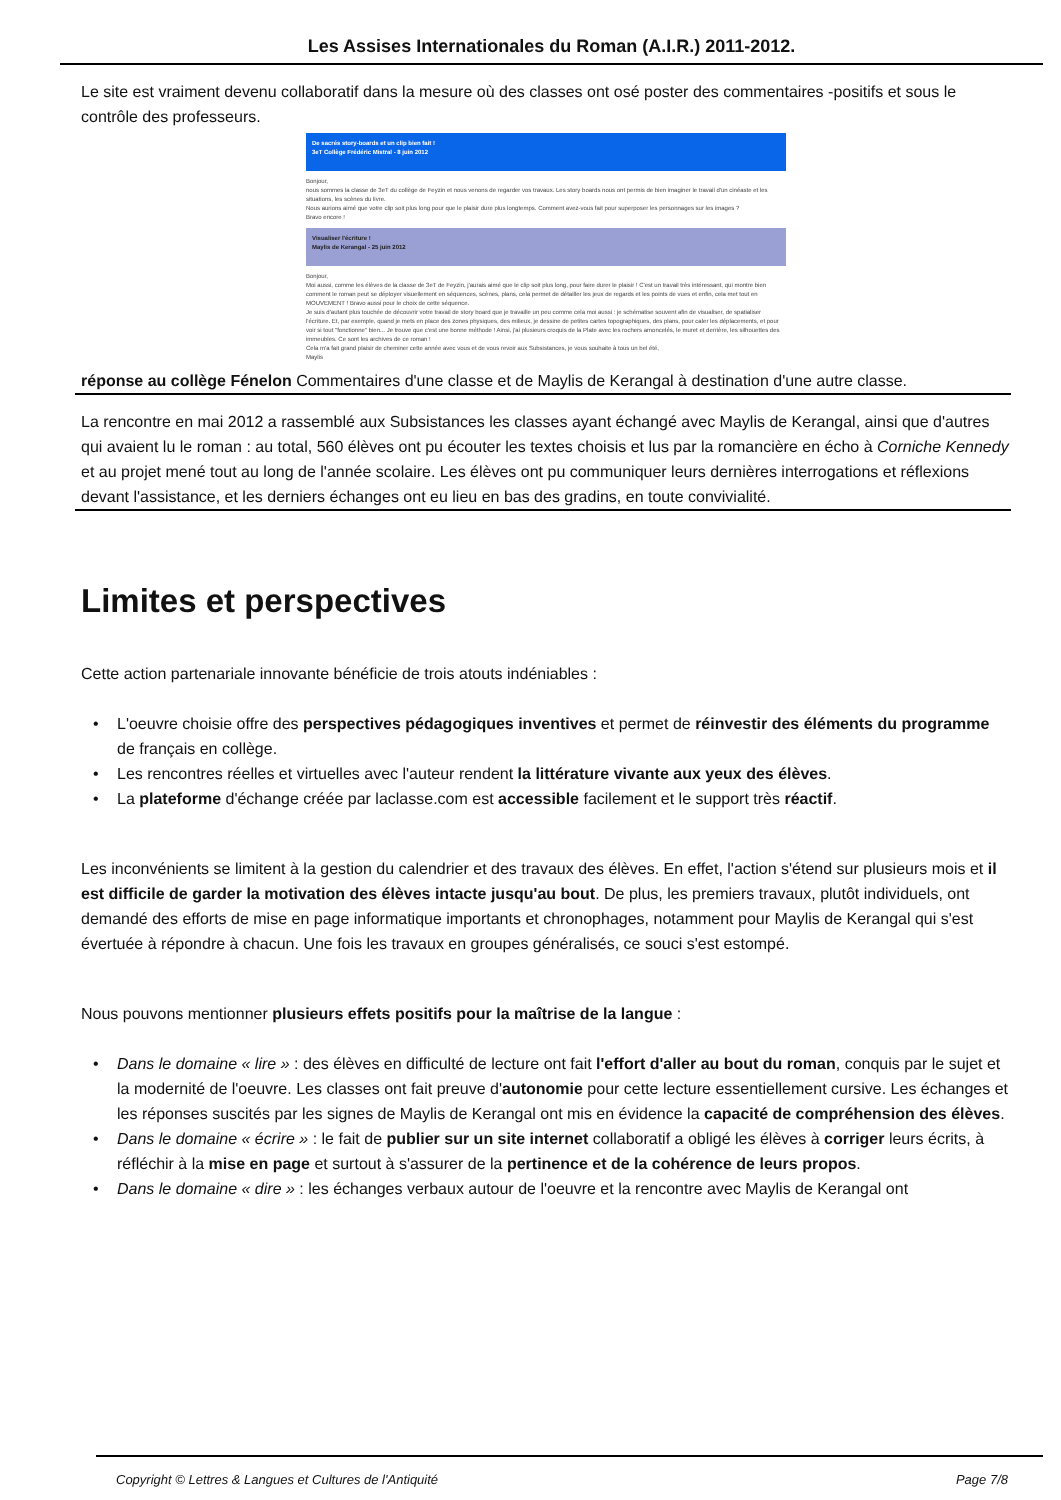Les Assises Internationales du Roman (A.I.R.) 2011-2012.
Le site est vraiment devenu collaboratif dans la mesure où des classes ont osé poster des commentaires -positifs et sous le contrôle des professeurs.
De sacrés story-boards et un clip bien fait !
3eT Collège Frédéric Mistral - 8 juin 2012
Bonjour,
nous sommes la classe de 3eT du collège de Feyzin et nous venons de regarder vos travaux. Les story boards nous ont permis de bien imaginer le travail d'un cinéaste et les situations, les scènes du livre.
Nous aurions aimé que votre clip soit plus long pour que le plaisir dure plus longtemps. Comment avez-vous fait pour superposer les personnages sur les images ?
Bravo encore !
Visualiser l'écriture !
Maylis de Kerangal - 25 juin 2012
Bonjour,
Moi aussi, comme les élèves de la classe de 3eT de Feyzin, j'aurais aimé que le clip soit plus long, pour faire durer le plaisir ! C'est un travail très intéressant, qui montre bien comment le roman peut se déployer visuellement en séquences, scènes, plans, cela permet de détailler les jeux de regards et les points de vues et enfin, cela met tout en MOUVEMENT ! Bravo aussi pour le choix de cette séquence.
Je suis d'autant plus touchée de découvrir votre travail de story board que je travaille un peu comme cela moi aussi : je schématise souvent afin de visualiser, de spatialiser l'écriture. Et, par exemple, quand je mets en place des zones physiques, des milieux, je dessine de petites cartes topographiques, des plans, pour caler les déplacements, et pour voir si tout "fonctionne" bien... Je trouve que c'est une bonne méthode ! Ainsi, j'ai plusieurs croquis de la Plate avec les rochers amoncelés, le muret et derrière, les silhouettes des immeubles. Ce sont les archives de ce roman !
Cela m'a fait grand plaisir de cheminer cette année avec vous et de vous revoir aux Subsistances, je vous souhaite à tous un bel été,
Maylis
réponse au collège Fénelon Commentaires d'une classe et de Maylis de Kerangal à destination d'une autre classe.
La rencontre en mai 2012 a rassemblé aux Subsistances les classes ayant échangé avec Maylis de Kerangal, ainsi que d'autres qui avaient lu le roman : au total, 560 élèves ont pu écouter les textes choisis et lus par la romancière en écho à Corniche Kennedy et au projet mené tout au long de l'année scolaire. Les élèves ont pu communiquer leurs dernières interrogations et réflexions devant l'assistance, et les derniers échanges ont eu lieu en bas des gradins, en toute convivialité.
Limites et perspectives
Cette action partenariale innovante bénéficie de trois atouts indéniables :
• L'oeuvre choisie offre des perspectives pédagogiques inventives et permet de réinvestir des éléments du programme de français en collège.
• Les rencontres réelles et virtuelles avec l'auteur rendent la littérature vivante aux yeux des élèves.
• La plateforme d'échange créée par laclasse.com est accessible facilement et le support très réactif.
Les inconvénients se limitent à la gestion du calendrier et des travaux des élèves. En effet, l'action s'étend sur plusieurs mois et il est difficile de garder la motivation des élèves intacte jusqu'au bout. De plus, les premiers travaux, plutôt individuels, ont demandé des efforts de mise en page informatique importants et chronophages, notamment pour Maylis de Kerangal qui s'est évertuée à répondre à chacun. Une fois les travaux en groupes généralisés, ce souci s'est estompé.
Nous pouvons mentionner plusieurs effets positifs pour la maîtrise de la langue :
• Dans le domaine « lire » : des élèves en difficulté de lecture ont fait l'effort d'aller au bout du roman, conquis par le sujet et la modernité de l'oeuvre. Les classes ont fait preuve d'autonomie pour cette lecture essentiellement cursive. Les échanges et les réponses suscités par les signes de Maylis de Kerangal ont mis en évidence la capacité de compréhension des élèves.
• Dans le domaine « écrire » : le fait de publier sur un site internet collaboratif a obligé les élèves à corriger leurs écrits, à réfléchir à la mise en page et surtout à s'assurer de la pertinence et de la cohérence de leurs propos.
• Dans le domaine « dire » : les échanges verbaux autour de l'oeuvre et la rencontre avec Maylis de Kerangal ont
Copyright © Lettres & Langues et Cultures de l'Antiquité Page 7/8